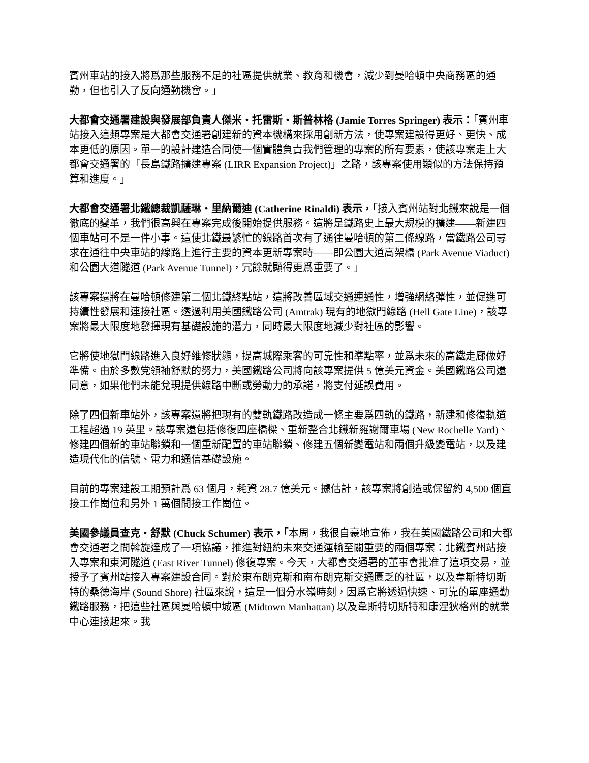賓州車站的接入將爲那些服務不足的社區提供就業、教育和機會，減少到曼哈頓中央商務區的通勤，但也引入了反向通勤機會。」
大都會交通署建設與發展部負責人傑米・托雷斯・斯普林格 (Jamie Torres Springer) 表示：「賓州車站接入這類專案是大都會交通署創建新的資本機構來採用創新方法，使專案建設得更好、更快、成本更低的原因。單一的設計建造合同使一個實體負責我們管理的專案的所有要素，使該專案走上大都會交通署的「長島鐵路擴建專案 (LIRR Expansion Project)」之路，該專案使用類似的方法保持預算和進度。」
大都會交通署北鐵總裁凱薩琳・里納爾迪 (Catherine Rinaldi) 表示，「接入賓州站對北鐵來說是一個徹底的變革，我們很高興在專案完成後開始提供服務。這將是鐵路史上最大規模的擴建——新建四個車站可不是一件小事。這使北鐵最繁忙的線路首次有了通往曼哈頓的第二條線路，當鐵路公司尋求在通往中央車站的線路上進行主要的資本更新專案時——即公園大道高架橋 (Park Avenue Viaduct) 和公園大道隧道 (Park Avenue Tunnel)，冗餘就顯得更爲重要了。」
該專案還將在曼哈頓修建第二個北鐵終點站，這將改善區域交通連通性，增強網絡彈性，並促進可持續性發展和連接社區。透過利用美國鐵路公司 (Amtrak) 現有的地獄門線路 (Hell Gate Line)，該專案將最大限度地發揮現有基礎設施的潛力，同時最大限度地減少對社區的影響。
它將使地獄門線路進入良好維修狀態，提高城際乘客的可靠性和準點率，並爲未來的高鐵走廊做好準備。由於多數党領袖舒默的努力，美國鐵路公司將向該專案提供 5 億美元資金。美國鐵路公司還同意，如果他們未能兌現提供線路中斷或勞動力的承諾，將支付延誤費用。
除了四個新車站外，該專案還將把現有的雙軌鐵路改造成一條主要爲四軌的鐵路，新建和修復軌道工程超過 19 英里。該專案還包括修復四座橋樑、重新整合北鐵新羅謝爾車場 (New Rochelle Yard)、修建四個新的車站聯鎖和一個重新配置的車站聯鎖、修建五個新變電站和兩個升級變電站，以及建造現代化的信號、電力和通信基礎設施。
目前的專案建設工期預計爲 63 個月，耗資 28.7 億美元。據估計，該專案將創造或保留約 4,500 個直接工作崗位和另外 1 萬個間接工作崗位。
美國參議員查克・舒默 (Chuck Schumer) 表示，「本周，我很自豪地宣佈，我在美國鐵路公司和大都會交通署之間斡旋達成了一項協議，推進對紐約未來交通運輸至關重要的兩個專案：北鐵賓州站接入專案和東河隧道 (East River Tunnel) 修復專案。今天，大都會交通署的董事會批准了這項交易，並授予了賓州站接入專案建設合同。對於東布朗克斯和南布朗克斯交通匱乏的社區，以及韋斯特切斯特的桑德海岸 (Sound Shore) 社區來說，這是一個分水嶺時刻，因爲它將透過快速、可靠的單座通勤鐵路服務，把這些社區與曼哈頓中城區 (Midtown Manhattan) 以及韋斯特切斯特和康涅狄格州的就業中心連接起來。我